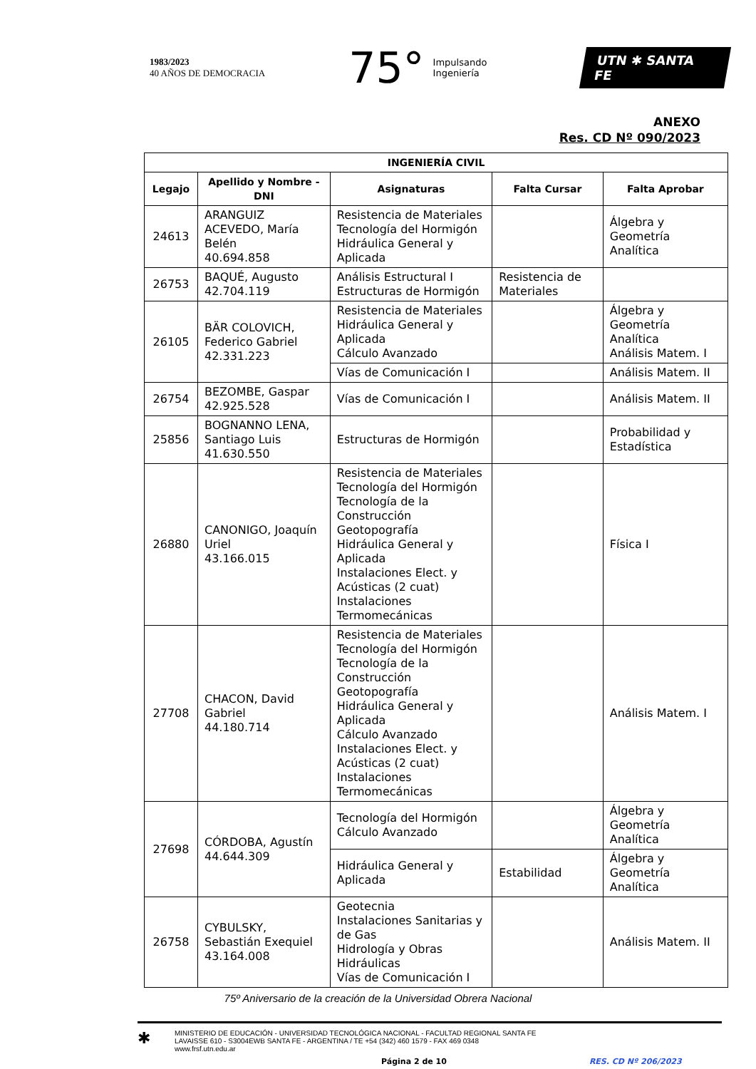1983/2023
40 AÑOS DE DEMOCRACIA
75° Impulsando
Ingeniería
UTN ✱ SANTA FE
ANEXO
Res. CD Nº 090/2023
| INGENIERÍA CIVIL | | | | |
| --- | --- | --- | --- | --- |
| Legajo | Apellido y Nombre - DNI | Asignaturas | Falta Cursar | Falta Aprobar |
| 24613 | ARANGUIZ ACEVEDO, María Belén 40.694.858 | Resistencia de Materiales Tecnología del Hormigón Hidráulica General y Aplicada | | Álgebra y Geometría Analítica |
| 26753 | BAQUÉ, Augusto 42.704.119 | Análisis Estructural I Estructuras de Hormigón | Resistencia de Materiales | |
| 26105 | BÄR COLOVICH, Federico Gabriel 42.331.223 | Resistencia de Materiales Hidráulica General y Aplicada Cálculo Avanzado | | Álgebra y Geometría Analítica Análisis Matem. I |
| | | Vías de Comunicación I | | Análisis Matem. II |
| 26754 | BEZOMBE, Gaspar 42.925.528 | Vías de Comunicación I | | Análisis Matem. II |
| 25856 | BOGNANNO LENA, Santiago Luis 41.630.550 | Estructuras de Hormigón | | Probabilidad y Estadística |
| 26880 | CANONIGO, Joaquín Uriel 43.166.015 | Resistencia de Materiales Tecnología del Hormigón Tecnología de la Construcción Geotopografía Hidráulica General y Aplicada Instalaciones Elect. y Acústicas (2 cuat) Instalaciones Termomecánicas | | Física I |
| 27708 | CHACON, David Gabriel 44.180.714 | Resistencia de Materiales Tecnología del Hormigón Tecnología de la Construcción Geotopografía Hidráulica General y Aplicada Cálculo Avanzado Instalaciones Elect. y Acústicas (2 cuat) Instalaciones Termomecánicas | | Análisis Matem. I |
| 27698 | CÓRDOBA, Agustín 44.644.309 | Tecnología del Hormigón Cálculo Avanzado | | Álgebra y Geometría Analítica |
| | | Hidráulica General y Aplicada | Estabilidad | Álgebra y Geometría Analítica |
| 26758 | CYBULSKY, Sebastián Exequiel 43.164.008 | Geotecnia Instalaciones Sanitarias y de Gas Hidrología y Obras Hidráulicas Vías de Comunicación I | | Análisis Matem. II |
75º Aniversario de la creación de la Universidad Obrera Nacional
✱
MINISTERIO DE EDUCACIÓN - UNIVERSIDAD TECNOLÓGICA NACIONAL - FACULTAD REGIONAL SANTA FE
LAVAISSE 610 - S3004EWB SANTA FE - ARGENTINA / TE +54 (342) 460 1579 - FAX 469 0348
www.frsf.utn.edu.ar
Página 2 de 10 RES. CD Nº 206/2023